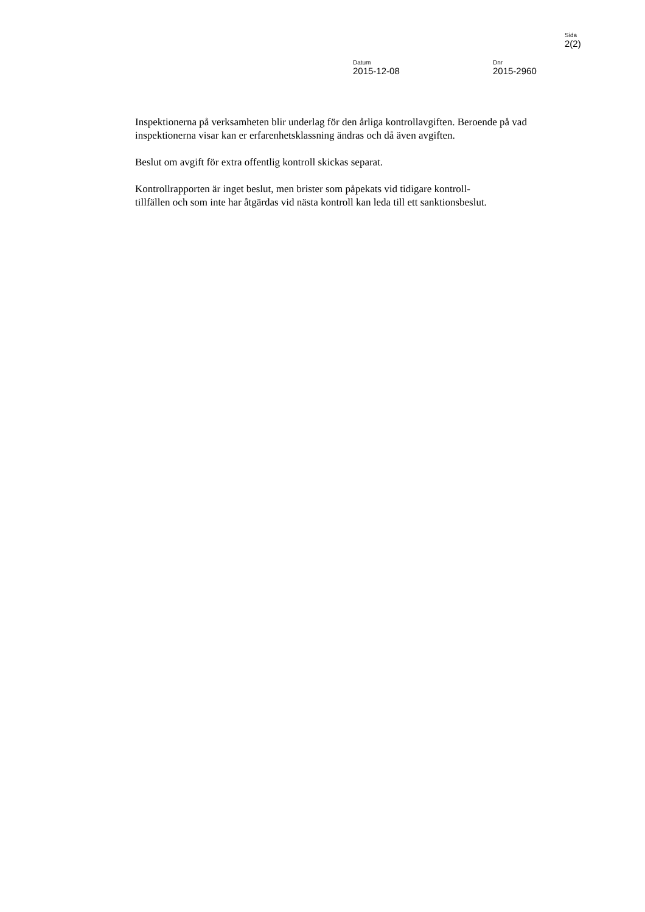Sida
2(2)
Datum
2015-12-08
Dnr
2015-2960
Inspektionerna på verksamheten blir underlag för den årliga kontrollavgiften. Beroende på vad inspektionerna visar kan er erfarenhetsklassning ändras och då även avgiften.
Beslut om avgift för extra offentlig kontroll skickas separat.
Kontrollrapporten är inget beslut, men brister som påpekats vid tidigare kontroll-
tillfällen och som inte har åtgärdas vid nästa kontroll kan leda till ett sanktionsbeslut.